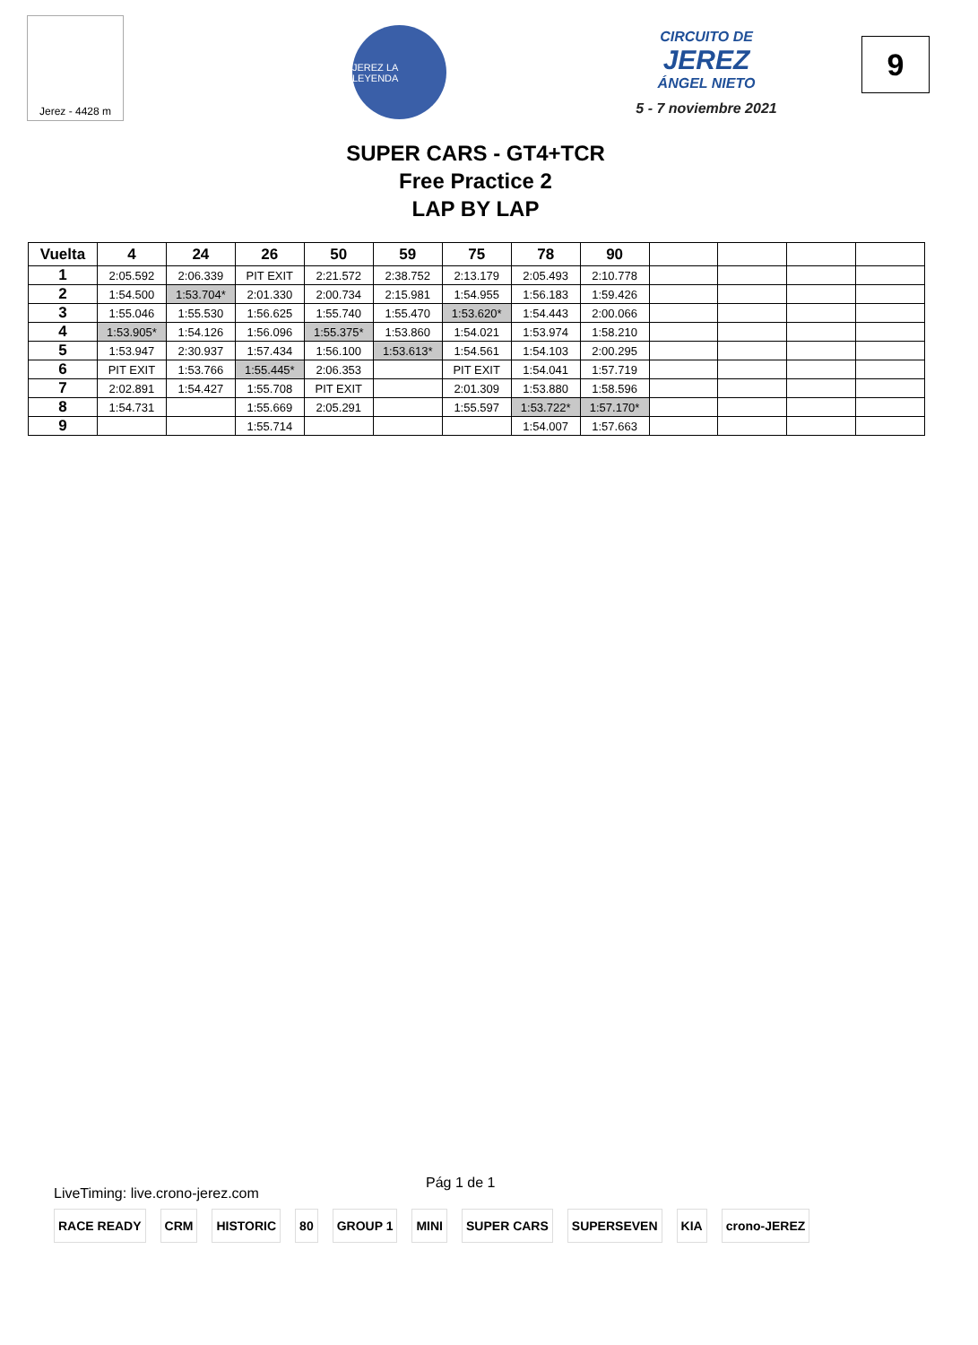Jerez - 4428 m
JEREZ LA LEYENDA
CIRCUITO DE
JEREZ
ÁNGEL NIETO
5 - 7 noviembre 2021
9
SUPER CARS - GT4+TCR
Free Practice 2
LAP BY LAP
| Vuelta | 4 | 24 | 26 | 50 | 59 | 75 | 78 | 90 | | | | |
| --- | --- | --- | --- | --- | --- | --- | --- | --- | --- | --- | --- | --- |
| 1 | 2:05.592 | 2:06.339 | PIT EXIT | 2:21.572 | 2:38.752 | 2:13.179 | 2:05.493 | 2:10.778 | | | | |
| 2 | 1:54.500 | 1:53.704* | 2:01.330 | 2:00.734 | 2:15.981 | 1:54.955 | 1:56.183 | 1:59.426 | | | | |
| 3 | 1:55.046 | 1:55.530 | 1:56.625 | 1:55.740 | 1:55.470 | 1:53.620* | 1:54.443 | 2:00.066 | | | | |
| 4 | 1:53.905* | 1:54.126 | 1:56.096 | 1:55.375* | 1:53.860 | 1:54.021 | 1:53.974 | 1:58.210 | | | | |
| 5 | 1:53.947 | 2:30.937 | 1:57.434 | 1:56.100 | 1:53.613* | 1:54.561 | 1:54.103 | 2:00.295 | | | | |
| 6 | PIT EXIT | 1:53.766 | 1:55.445* | 2:06.353 | | PIT EXIT | 1:54.041 | 1:57.719 | | | | |
| 7 | 2:02.891 | 1:54.427 | 1:55.708 | PIT EXIT | | 2:01.309 | 1:53.880 | 1:58.596 | | | | |
| 8 | 1:54.731 | | 1:55.669 | 2:05.291 | | 1:55.597 | 1:53.722* | 1:57.170* | | | | |
| 9 | | | 1:55.714 | | | | 1:54.007 | 1:57.663 | | | | |
LiveTiming: live.crono-jerez.com Pág 1 de 1
RACE READY CRM HISTORIC 80 GROUP 1 MINI SUPER CARS SUPERSEVEN KIA crono-JEREZ